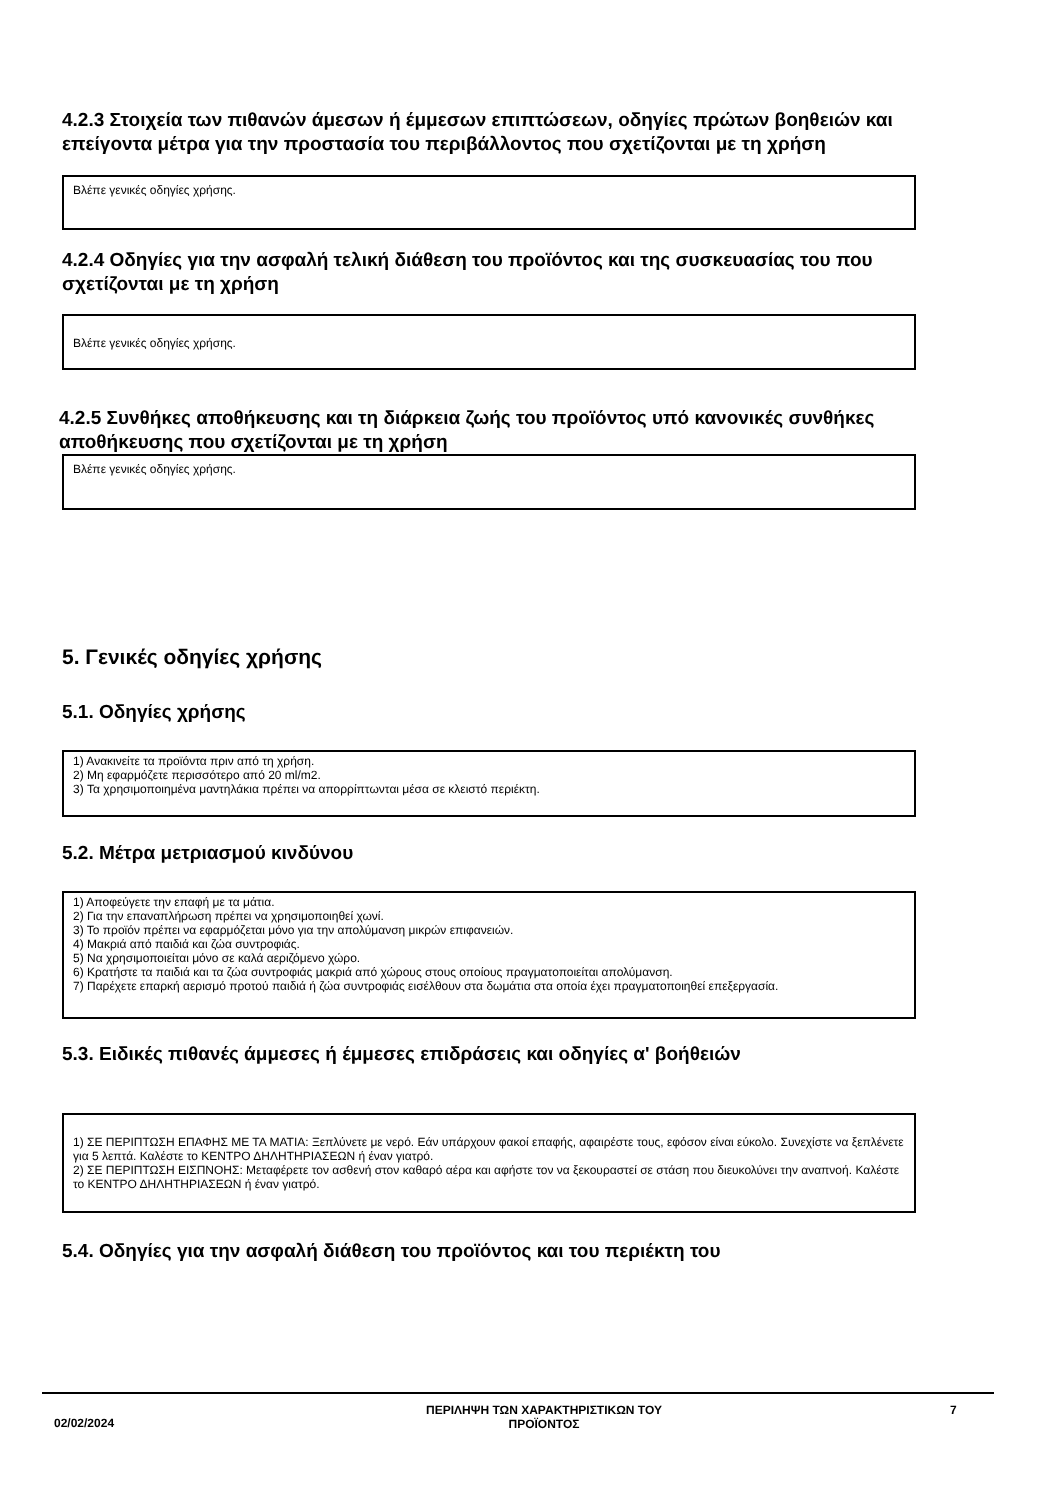4.2.3 Στοιχεία των πιθανών άμεσων ή έμμεσων επιπτώσεων, οδηγίες πρώτων βοηθειών και επείγοντα μέτρα για την προστασία του περιβάλλοντος που σχετίζονται με τη χρήση
Βλέπε γενικές οδηγίες χρήσης.
4.2.4 Οδηγίες για την ασφαλή τελική διάθεση του προϊόντος και της συσκευασίας του που σχετίζονται με τη χρήση
Βλέπε γενικές οδηγίες χρήσης.
4.2.5 Συνθήκες αποθήκευσης και τη διάρκεια ζωής του προϊόντος υπό κανονικές συνθήκες αποθήκευσης που σχετίζονται με τη χρήση
Βλέπε γενικές οδηγίες χρήσης.
5. Γενικές οδηγίες χρήσης
5.1. Οδηγίες χρήσης
1) Ανακινείτε τα προϊόντα πριν από τη χρήση.
2) Μη εφαρμόζετε περισσότερο από 20 ml/m2.
3) Τα χρησιμοποιημένα μαντηλάκια πρέπει να απορρίπτωνται μέσα σε κλειστό περιέκτη.
5.2. Μέτρα μετριασμού κινδύνου
1) Αποφεύγετε την επαφή με τα μάτια.
2) Για την επαναπλήρωση πρέπει να χρησιμοποιηθεί χωνί.
3) Το προϊόν πρέπει να εφαρμόζεται μόνο για την απολύμανση μικρών επιφανειών.
4) Μακριά από παιδιά και ζώα συντροφιάς.
5) Να χρησιμοποιείται μόνο σε καλά αεριζόμενο χώρο.
6) Κρατήστε τα παιδιά και τα ζώα συντροφιάς μακριά από χώρους στους οποίους πραγματοποιείται απολύμανση.
7) Παρέχετε επαρκή αερισμό προτού παιδιά ή ζώα συντροφιάς εισέλθουν στα δωμάτια στα οποία έχει πραγματοποιηθεί επεξεργασία.
5.3. Ειδικές πιθανές άμμεσες ή έμμεσες επιδράσεις και οδηγίες α' βοήθειών
1) ΣΕ ΠΕΡΙΠΤΩΣΗ ΕΠΑΦΗΣ ΜΕ ΤΑ ΜΑΤΙΑ: Ξεπλύνετε με νερό. Εάν υπάρχουν φακοί επαφής, αφαιρέστε τους, εφόσον είναι εύκολο. Συνεχίστε να ξεπλένετε για 5 λεπτά. Καλέστε το ΚΕΝΤΡΟ ΔΗΛΗΤΗΡΙΑΣΕΩΝ ή έναν γιατρό.
2) ΣΕ ΠΕΡΙΠΤΩΣΗ ΕΙΣΠΝΟΗΣ: Μεταφέρετε τον ασθενή στον καθαρό αέρα και αφήστε τον να ξεκουραστεί σε στάση που διευκολύνει την αναπνοή. Καλέστε το ΚΕΝΤΡΟ ΔΗΛΗΤΗΡΙΑΣΕΩΝ ή έναν γιατρό.
5.4. Οδηγίες για την ασφαλή διάθεση του προϊόντος και του περιέκτη του
02/02/2024
ΠΕΡΙΛΗΨΗ ΤΩΝ ΧΑΡΑΚΤΗΡΙΣΤΙΚΩΝ ΤΟΥ
ΠΡΟΪΟΝΤΟΣ
7